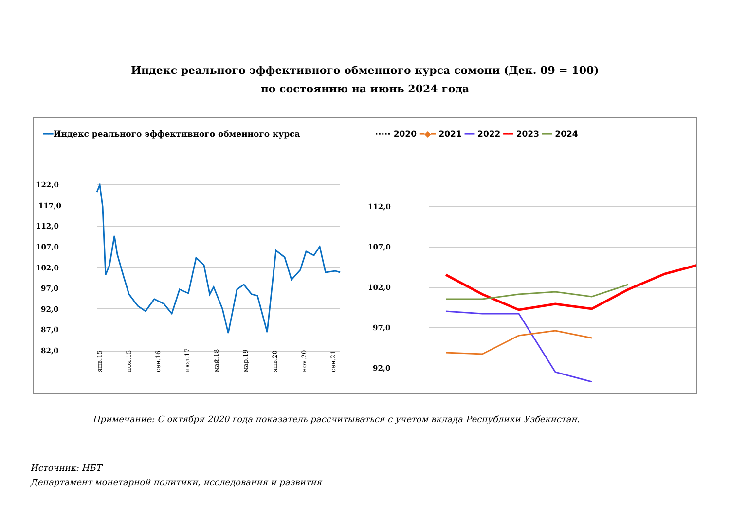Индекс реального эффективного обменного курса сомони (Дек. 09 = 100)
по состоянию на июнь 2024 года
━━Индекс реального эффективного обменного курса
122,0
117,0
112,0
107,0
102,0
97,0
92,0
87,0
82,0
янв.15
ноя.15
сен.16
июл.17
май.18
мар.19
янв.20
ноя.20
сен.21
····· 2020 ━◆━ 2021 ━━ 2022 ━━ 2023 ━━ 2024
112,0
107,0
102,0
97,0
92,0
Примечание: С октября 2020 года показатель рассчитываться с учетом вклада Республики Узбекистан.
Источник: НБТ
Департамент монетарной политики, исследования и развития